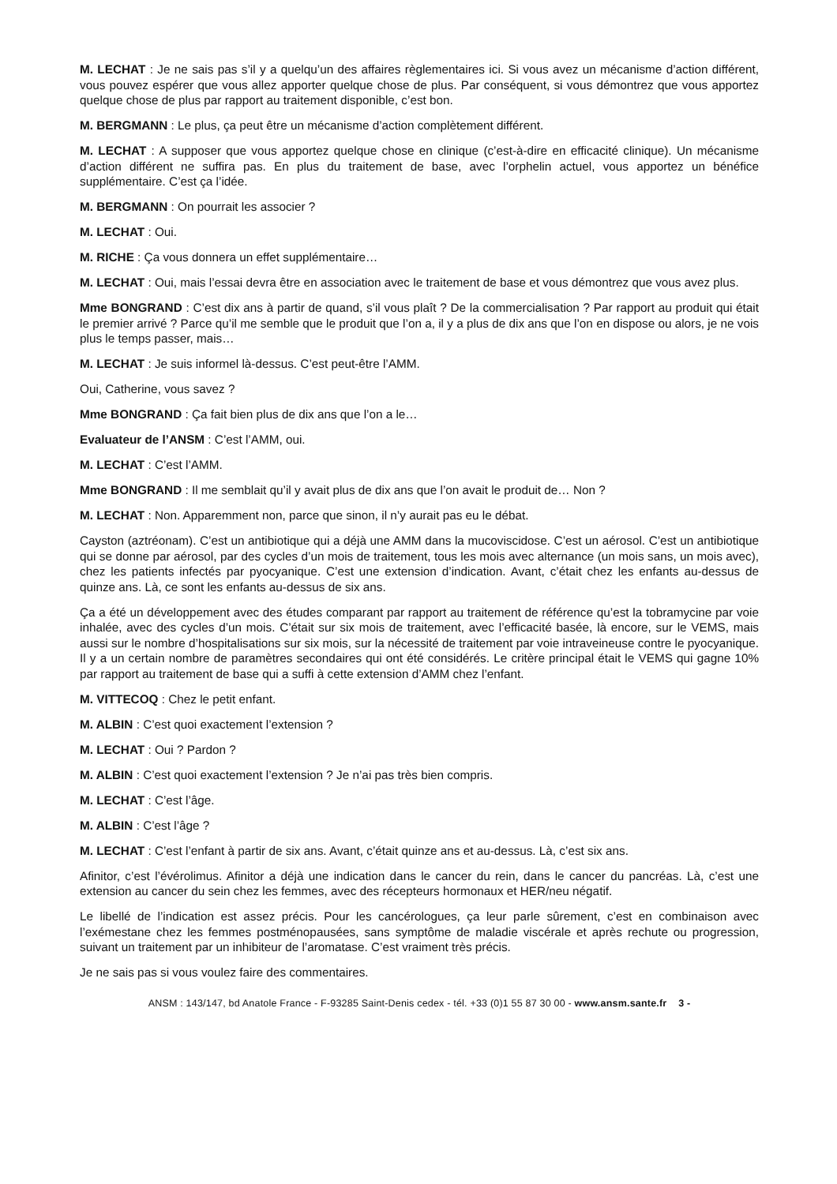M. LECHAT : Je ne sais pas s’il y a quelqu’un des affaires règlementaires ici. Si vous avez un mécanisme d’action différent, vous pouvez espérer que vous allez apporter quelque chose de plus. Par conséquent, si vous démontrez que vous apportez quelque chose de plus par rapport au traitement disponible, c’est bon.
M. BERGMANN : Le plus, ça peut être un mécanisme d’action complètement différent.
M. LECHAT : A supposer que vous apportez quelque chose en clinique (c’est-à-dire en efficacité clinique). Un mécanisme d’action différent ne suffira pas. En plus du traitement de base, avec l’orphelin actuel, vous apportez un bénéfice supplémentaire. C’est ça l’idée.
M. BERGMANN : On pourrait les associer ?
M. LECHAT : Oui.
M. RICHE : Ça vous donnera un effet supplémentaire…
M. LECHAT : Oui, mais l’essai devra être en association avec le traitement de base et vous démontrez que vous avez plus.
Mme BONGRAND : C’est dix ans à partir de quand, s’il vous plaît ? De la commercialisation ? Par rapport au produit qui était le premier arrivé ? Parce qu’il me semble que le produit que l’on a, il y a plus de dix ans que l’on en dispose ou alors, je ne vois plus le temps passer, mais…
M. LECHAT : Je suis informel là-dessus. C’est peut-être l’AMM.
Oui, Catherine, vous savez ?
Mme BONGRAND : Ça fait bien plus de dix ans que l’on a le…
Evaluateur de l’ANSM : C’est l’AMM, oui.
M. LECHAT : C’est l’AMM.
Mme BONGRAND : Il me semblait qu’il y avait plus de dix ans que l’on avait le produit de… Non ?
M. LECHAT : Non. Apparemment non, parce que sinon, il n’y aurait pas eu le débat.
Cayston (aztréonam). C’est un antibiotique qui a déjà une AMM dans la mucoviscidose. C’est un aérosol. C’est un antibiotique qui se donne par aérosol, par des cycles d’un mois de traitement, tous les mois avec alternance (un mois sans, un mois avec), chez les patients infectés par pyocyanique. C’est une extension d’indication. Avant, c’était chez les enfants au-dessus de quinze ans. Là, ce sont les enfants au-dessus de six ans.
Ça a été un développement avec des études comparant par rapport au traitement de référence qu’est la tobramycine par voie inhalée, avec des cycles d’un mois. C’était sur six mois de traitement, avec l’efficacité basée, là encore, sur le VEMS, mais aussi sur le nombre d’hospitalisations sur six mois, sur la nécessité de traitement par voie intraveineuse contre le pyocyanique. Il y a un certain nombre de paramètres secondaires qui ont été considérés. Le critère principal était le VEMS qui gagne 10% par rapport au traitement de base qui a suffi à cette extension d’AMM chez l’enfant.
M. VITTECOQ : Chez le petit enfant.
M. ALBIN : C’est quoi exactement l’extension ?
M. LECHAT : Oui ? Pardon ?
M. ALBIN : C’est quoi exactement l’extension ? Je n’ai pas très bien compris.
M. LECHAT : C’est l’âge.
M. ALBIN : C’est l’âge ?
M. LECHAT : C’est l’enfant à partir de six ans. Avant, c’était quinze ans et au-dessus. Là, c’est six ans.
Afinitor, c’est l’évérolimus. Afinitor a déjà une indication dans le cancer du rein, dans le cancer du pancréas. Là, c’est une extension au cancer du sein chez les femmes, avec des récepteurs hormonaux et HER/neu négatif.
Le libellé de l’indication est assez précis. Pour les cancérologues, ça leur parle sûrement, c’est en combinaison avec l’exémestane chez les femmes postménopausées, sans symptôme de maladie viscérale et après rechute ou progression, suivant un traitement par un inhibiteur de l’aromatase. C’est vraiment très précis.
Je ne sais pas si vous voulez faire des commentaires.
ANSM : 143/147, bd Anatole France - F-93285 Saint-Denis cedex - tél. +33 (0)1 55 87 30 00 - www.ansm.sante.fr 3 -